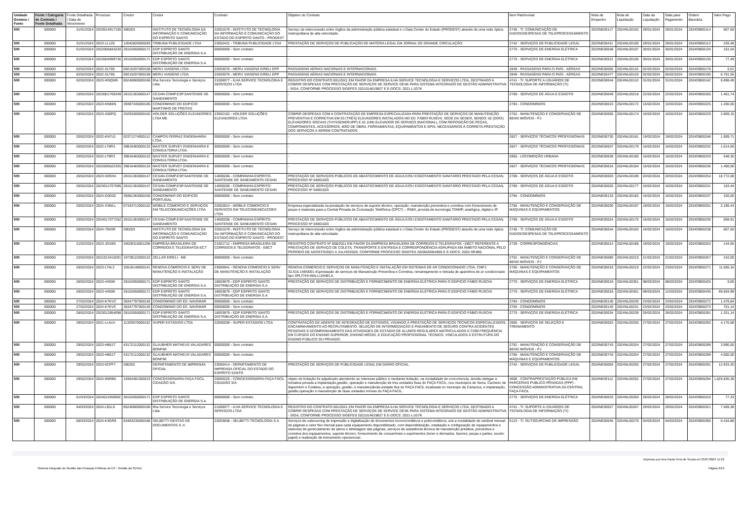| Unidade Gestora / Fonte | Fonte / Categoria de Contrato / Fonte Detalhada | Fonte Detalhada / Data de Vencimento | Processo | Credor | Credor | Contrato | Objetivo do Contrato | Item Patrimonial | Nota de Empenho | Nota de Liquidação | Data da Liquidação | Data para Pagamento | Ordem Bancária | Valor Pago |
| --- | --- | --- | --- | --- | --- | --- | --- | --- | --- | --- | --- | --- | --- | --- |
| 500 | 000000 | 31/01/2024 | 2023014917155 | 280203 | INSTITUTO DE TECNOLOGIA DA INFORMAÇÃO E COMUNICAÇÃO DO ESPÍRITO SANTO | 22001579 - INSTITUTO DE TECNOLOGIA DA INFORMAÇÃO E COMUNICAÇÃO DO ESTADO DO ESPÍRITO SANTO - PRODEST | Serviço de interconexão entre órgãos da administração pública estadual e o Data Center do Estado (PRODEST) através de uma rede óptica metropolitana de alta velocidade. | 2740 - TI: COMUNICAÇÃO DE DADOS/DESPESAS DE TELEPROCESSAMENTO | 2023NE00117 | 2024NL00103 | 29/01/2024 | 29/01/2024 | 2024OB00114 | 607,50 |
| 500 | 000000 | 31/01/2024 | 2023-1L1Z6 | 12042826000283 | TRIBUNA PUBLICIDADE LTDA | 23002431 - TRIBUNA PUBLICIDADE LTDA | PRESTAÇÃO DE SERVIÇOS DE PUBLICAÇÃO DE MATÉRIA LEGAL EM JORNAL DE GRANDE CIRCULAÇÃO. | 2742 - SERVIÇOS DE PUBLICIDADE LEGAL | 2023NE00411 | 2024NL00100 | 29/01/2024 | 29/01/2024 | 2024OB00113 | 228,48 |
| 500 | 000000 | 01/02/2024 | 2022005843220 | 28152650000171 | EDP ESPÍRITO SANTO DISTRIBUIÇÃO DE ENERGIA S.A. | 00000000 - Sem contrato | - | 2770 - SERVIÇOS DE ENERGIA ELÉTRICA | 2023NE00048 | 2024NL00107 | 30/01/2024 | 30/01/2024 | 2024OB00134 | 101,04 |
| 500 | 000000 | 01/02/2024 | 2023004999736 | 28152650000171 | EDP ESPÍRITO SANTO DISTRIBUIÇÃO DE ENERGIA S.A. | 00000000 - Sem contrato | - | 2770 - SERVIÇOS DE ENERGIA ELÉTRICA | 2023NE00531 | 2024NL00106 | 30/01/2024 | 30/01/2024 | 2024OB00135 | 77,49 |
| 500 | 000000 | 02/02/2024 | 2022-SLT85 | 09215207000158 | MERU VIAGENS LTDA | 22003076 - MERU VIAGENS EIRELI EPP | PASSAGENS AÉRIAS NACIONAIS E INTERNACIONAIS. | 2849 - PASSAGENS PARA O PAÍS - AÉREAS | 2023NE00005 | 2024NL00116 | 02/02/2024 | 02/02/2024 | 2024OB00178 | 0,01 |
| 500 | 000000 | 02/02/2024 | 2022-SLT85 | 09215207000158 | MERU VIAGENS LTDA | 22003076 - MERU VIAGENS EIRELI EPP | PASSAGENS AÉRIAS NACIONAIS E INTERNACIONAIS. | 2849 - PASSAGENS PARA O PAÍS - AÉREAS | 2023NE00477 | 2024NL00120 | 02/02/2024 | 05/02/2024 | 2024OB00195 | 6.781,55 |
| 500 | 000000 | 02/02/2024 | 2023-W5QW6 | 85240869000166 | Ilha Service Tecnologia e Serviços Ltda. | 21000077 - ILHA SERVICE TECNOLOGIA E SERVIÇOS LTDA | REGISTRO DO CONTRATO 001/2021 EM FAVOR DA EMPRESA ILHA SERVICE TECNOLOGIA E SERVIÇOS LTDA, DESTINADO A COBRIR DESPESAS COM PRESTAÇÃO DE SERVIÇOS DE SERVICE DESK PARA SISTEMA INTEGRADO DE GESTÃO ADMINISTRATIVA - SIGA, CONFORME PROCESSO SIGEFES 2021014619827 E E-DOCS: 2021-L1G7K | 4741 - TI: SUPORTE A USUÁRIOS DE TECNOLOGIA DE INFORMAÇÃO (TI) | 2023NE00044 | 2024NL00110 | 31/01/2024 | 31/01/2024 | 2024OB00142 | 6.898,49 |
| 500 | 000000 | 10/02/2024 | 2023001769349 | 28151363000147 | CESAN-COMP.ESP.SANTENSE DE SANEAMENTO | 00000000 - Sem contrato | - | 2769 - SERVIÇOS DE ÁGUA E ESGOTO | 2024NE00049 | 2024NL00218 | 22/02/2024 | 22/02/2024 | 2024OB00265 | 1.401,74 |
| 500 | 000000 | 19/02/2024 | 2023-KKB6N | 39387345000185 | CONDOMINIO DO EDIFICIO MARTINHO DE FREITAS | 00000000 - Sem contrato | - | 2794 - CONDOMÍNIOS | 2024NE00010 | 2024NL00172 | 15/02/2024 | 15/02/2024 | 2024OB00225 | 1.200,00 |
| 500 | 000000 | 19/02/2024 | 2023-X00PQ | 25293280000102 | HOLDER SOLUÇÕES ELEVADORES LTDA ME | 23002162 - HOLDER SOLUÇÕES ELEVADORES LTDA | COBRIR DESPESAS COM A CONTRATAÇÃO DE EMPRESA ESPECIALIZADA PARA PRESTAÇÃO DE SERVIÇOS DE MANUTENÇÃO PREVENTIVA E CORRETIVA EM 03 (TRÊS) ELEVADORES INSTALADOS NO ED. FÁBIO RUSCHI, SEDE DA SEGER, SENDO: 02 (DOIS) ELEVADORES SOCIAIS (THYSSENKRUPP) E 01 (UM) ELEVADOR DE SERVIÇO (NACIONAL), COM REPOSIÇÃO DE PEÇAS, COMPONENTES, ACESSÓRIOS, MÃO DE OBRA, FERRAMENTAS, EQUIPAMENTOS E EPIS, NECESSÁRIOS À CORRETA PRESTAÇÃO DOS SERVIÇOS A SEREM CONTRATADOS. | 2752 - MANUTENÇÃO E CONSERVAÇÃO DE BENS IMÓVEIS - PJ | 2024NE00005 | 2024NL00174 | 16/02/2024 | 16/02/2024 | 2024OB00229 | 2.869,15 |
| 500 | 000000 | 20/02/2024 | 2022-KN7L0 | 02371274000112 | CAMPOS FERRAZ ENGENHARIA LTDA. | 00000000 - Sem contrato | - | 2827 - SERVIÇOS TÉCNICOS PROFISSIONAIS | 2023NE00730 | 2024NL00181 | 19/02/2024 | 19/02/2024 | 2024OB00248 | 1.909,71 |
| 500 | 000000 | 20/02/2024 | 2022-LT6R3 | 39816483000132 | MASTER SURVEY ENGENHARIA E CONSULTORIA LTDA. | 00000000 - Sem contrato | - | 2827 - SERVIÇOS TÉCNICOS PROFISSIONAIS | 2023NE00637 | 2024NL00179 | 16/02/2024 | 16/02/2024 | 2024OB00232 | 1.614,00 |
| 500 | 000000 | 20/02/2024 | 2022-LT6R3 | 39816483000132 | MASTER SURVEY ENGENHARIA E CONSULTORIA LTDA. | 00000000 - Sem contrato | - | 2855 - LOCOMOÇÃO URBANA | 2023NE00638 | 2024NL00180 | 16/02/2024 | 16/02/2024 | 2024OB00233 | 548,35 |
| 500 | 000000 | 20/02/2024 | 2022005622325 | 39816483000132 | MASTER SURVEY ENGENHARIA E CONSULTORIA LTDA. | 00000000 - Sem contrato | - | 2827 - SERVIÇOS TÉCNICOS PROFISSIONAIS | 2023NE00616 | 2024NL00184 | 16/02/2024 | 16/02/2024 | 2024OB00236 | 1.400,00 |
| 500 | 000000 | 20/02/2024 | 2023-G9SH4 | 28151363000147 | CESAN-COMP.ESP.SANTENSE DE SANEAMENTO | 14000206 - COMPANHIA ESPÍRITO-SANTENSE DE SANEAMENTO CESAN | PRESTAÇÃO DE SERVIÇOS PÚBLICOS DE ABASTECIMENTO DE ÁGUA E/OU ESGOTAMENTO SANITÁRIO PRESTADO PELA CESAN, PROCESSO Nº 64801020 | 2769 - SERVIÇOS DE ÁGUA E ESGOTO | 2024NE00003 | 2024NL00189 | 20/02/2024 | 20/02/2024 | 2024OB00254 | 18.772,08 |
| 500 | 000000 | 20/02/2024 | 2023012707596 | 28151363000147 | CESAN-COMP.ESP.SANTENSE DE SANEAMENTO | 14000206 - COMPANHIA ESPÍRITO-SANTENSE DE SANEAMENTO CESAN | PRESTAÇÃO DE SERVIÇOS PÚBLICOS DE ABASTECIMENTO DE ÁGUA E/OU ESGOTAMENTO SANITÁRIO PRESTADO PELA CESAN, PROCESSO Nº 64801020 | 2769 - SERVIÇOS DE ÁGUA E ESGOTO | 2024NE00026 | 2024NL00177 | 16/02/2024 | 16/02/2024 | 2024OB00231 | 163,44 |
| 500 | 000000 | 20/02/2024 | 2024-G0D0Z | 39381363000150 | CONDOMINIO DO EDIFICIO PORTUGAL | 00000000 - Sem contrato | - | 2794 - CONDOMÍNIOS | 2024NE00133 | 2024NL00182 | 16/02/2024 | 16/02/2024 | 2024OB00237 | 320,00 |
| 500 | 000000 | 20/02/2024 | 2024-X3WLL | 07343712000152 | MOBILE COMERCIO E SERVIÇOS EM TELECOMUNICAÇÕES LTDA | 22002814 - MOBILE COMERCIO E SERVICOS EM TELECOMUNICACOES LTDA | Empresa especializada na prestação de serviços de suporte técnico, operação, manutenção preventiva e corretiva com fornecimento de peças e materiais para a Central Privada de Comutação Telefônica (CPCT) – PABX, provida de tecnologia TDM/IP, analógica, digital e IP. | 2756 - MANUTENÇÃO E CONSERVAÇÃO DE MÁQUINAS E EQUIPAMENTOS | 2024NE00030 | 2024NL00187 | 19/02/2024 | 19/02/2024 | 2024OB00251 | 2.196,44 |
| 500 | 000000 | 20/02/2024 | 2024017077252 | 28151363000147 | CESAN-COMP.ESP.SANTENSE DE SANEAMENTO | 14000206 - COMPANHIA ESPÍRITO-SANTENSE DE SANEAMENTO CESAN | PRESTAÇÃO DE SERVIÇOS PÚBLICOS DE ABASTECIMENTO DE ÁGUA E/OU ESGOTAMENTO SANITÁRIO PRESTADO PELA CESAN, PROCESSO Nº 64801020 | 2769 - SERVIÇOS DE ÁGUA E ESGOTO | 2024NE00024 | 2024NL00176 | 16/02/2024 | 16/02/2024 | 2024OB00230 | 508,91 |
| 500 | 000000 | 20/02/2024 | 2024-79X0R | 280203 | INSTITUTO DE TECNOLOGIA DA INFORMAÇÃO E COMUNICAÇÃO DO ESPÍRITO SANTO | 22001579 - INSTITUTO DE TECNOLOGIA DA INFORMAÇÃO E COMUNICAÇÃO DO ESTADO DO ESPÍRITO SANTO - PRODEST | Serviço de interconexão entre órgãos da administração pública estadual e o Data Center do Estado (PRODEST) através de uma rede óptica metropolitana de alta velocidade. | 2740 - TI: COMUNICAÇÃO DE DADOS/DESPESAS DE TELEPROCESSAMENTO | 2024NE00044 | 2024NL00183 | 16/02/2024 | 16/02/2024 | 2024OB00238 | 607,50 |
| 500 | 000000 | 21/02/2024 | 2023-JGS8S | 34028316001266 | EMPRESA BRASILEIRA DE CORREIOS E TELÉGRAFOS-ECT | 21001712 - EMPRESA BRASILEIRA DE CORREIOS E TELEGRAFOS - EBCT | REGISTRO CONTRATO Nº 008/2021 EM FAVOR DA EMPRESA BRASILEIRA DE CORREIOS E TELÉGRAFOS - EBCT REFERENTE A PRESTAÇÃO DE SERVIÇO DE COLETA, TRANSPORTE E ENTREGA E CORRESPONDÊNCIA AGRUPADA EM ÂMBITO NACIONAL PELO PERÍODO DE AGOSTO/2021 A JULHO/2026, CONFORME PROCESSO SIGEFES 2020020064905 E E-DOCS: 2020-SR4B5. | 2739 - CORRESPONDÊNCIAS | 2024NE00014 | 2024NL00188 | 19/02/2024 | 19/02/2024 | 2024OB00253 | 144,55 |
| 500 | 000000 | 22/02/2024 | 2021013410291 | 19739122000122 | ZELLAR EIRELI - ME | 00000000 - Sem contrato | - | 2752 - MANUTENÇÃO E CONSERVAÇÃO DE BENS IMÓVEIS - PJ | 2024NE00080 | 2024NL00210 | 21/02/2024 | 21/02/2024 | 2024OB00257 | 410,00 |
| 500 | 000000 | 26/02/2024 | 2023-LT4L3 | 32616148000141 | RENOVA COMÉRCIO E SERV DE MANUTENÇÃO E INSTALAÇÃO | 23000941 - RENOVA COMÉRCIO E SERV DE MANUTENÇÃO E INSTALAÇÃO | RENOVA COMÉRCIO E SERVIÇOS DE MANUTENÇÃO E INSTALAÇÃO EM SISTEMAS DE AR CONDICIONADO LTDA, CNPJ: 32.616.148/0001-41prestação de serviços de Manutenção Preventiva e Corretiva, remanejamento e retirada de aparelhos de ar condicionado tipo SPLIT/HI-WALL/JANELA. | 2756 - MANUTENÇÃO E CONSERVAÇÃO DE MÁQUINAS E EQUIPAMENTOS | 2024NE00019 | 2024NL00219 | 22/02/2024 | 23/02/2024 | 2024OB00271 | 11.056,16 |
| 500 | 000000 | 26/02/2024 | 2023-44S0K | 28152650000171 | EDP ESPÍRITO SANTO DISTRIBUIÇÃO DE ENERGIA S.A. | 18003879 - EDP ESPIRITO SANTO DISTRIBUIÇÃO DE ENERGIA S.A | PRESTAÇÃO DE SERVIÇOS DE DISTRIBUIÇÃO E FORNECIMENTO DE ENERGIA ELÉTRICA PARA O EDIFICIO FÁBIO RUSCHI. | 2770 - SERVIÇOS DE ENERGIA ELÉTRICA | 2024NE00018 | 2024NL00351 | 08/03/2024 | 08/03/2024 | 2024OB00425 | 0,00 |
| 500 | 000000 | 26/02/2024 | 2023-44S0K | 28152650000171 | EDP ESPÍRITO SANTO DISTRIBUIÇÃO DE ENERGIA S.A. | 18003879 - EDP ESPIRITO SANTO DISTRIBUIÇÃO DE ENERGIA S.A | PRESTAÇÃO DE SERVIÇOS DE DISTRIBUIÇÃO E FORNECIMENTO DE ENERGIA ELÉTRICA PARA O EDIFICIO FÁBIO RUSCHI. | 2770 - SERVIÇOS DE ENERGIA ELÉTRICA | 2024NE00018 | 2024NL00351 | 08/03/2024 | 12/03/2024 | 2024OB00436 | 69.563,99 |
| 500 | 000000 | 27/02/2024 | 2024-K7KVC | 36347797000145 | CONDOMINIO DO ED. NAVEMAR | 00000000 - Sem contrato | - | 2794 - CONDOMÍNIOS | 2024NE00140 | 2024NL00230 | 23/02/2024 | 23/02/2024 | 2024OB00272 | 1.479,84 |
| 500 | 000000 | 27/02/2024 | 2024-K7KVC | 36347797000145 | CONDOMINIO DO ED. NAVEMAR | 00000000 - Sem contrato | - | 2794 - CONDOMÍNIOS | 2024NE00140 | 2024NL00231 | 23/02/2024 | 23/02/2024 | 2024OB00273 | 701,14 |
| 500 | 000000 | 28/02/2024 | 2023012854098 | 28152650000171 | EDP ESPÍRITO SANTO DISTRIBUIÇÃO DE ENERGIA S.A. | 18003879 - EDP ESPIRITO SANTO DISTRIBUIÇÃO DE ENERGIA S.A | PRESTAÇÃO DE SERVIÇOS DE DISTRIBUIÇÃO E FORNECIMENTO DE ENERGIA ELÉTRICA PARA O EDIFICIO FÁBIO RUSCHI. | 2770 - SERVIÇOS DE ENERGIA ELÉTRICA | 2024NE00034 | 2024NL00239 | 26/02/2024 | 26/02/2024 | 2024OB00281 | 1.251,14 |
| 500 | 000000 | 29/02/2024 | 2021-LL4LH | 11320576000152 | SUPER ESTÁGIOS LTDA | 22000209 - SUPER ESTÁGIOS LTDA | CONTRATAÇÃO DE AGENTE DE INTEGRAÇÃO DE ESTÁGIOS, VISANDO À PRESTAÇÃO DE SERVIÇOS TÉCNICOS ESPECIALIZADOS, ENCAMINHAMENTO AO RECRUTAMENTO, SELEÇÃO DE INTERMEDIAÇÃO E PAGAMENTO DE SEGURO CONTRA ACIDENTES PESSOAIS E ACOMPANHAMENTO DAS ATIVIDADES DE ESTÁGIO DE ALUNOS REGULARES MATRICULADOS E COM FREQUÊNCIA EM CURSOS DO ENSINO SUPERIOR, ENSINO MÉDIO, E EDUCAÇÃO PROFISSIONAL TÉCNICO, VINCULADOS À ESTRUTURA DO ENSINO PÚBLICO OU PRIVADO. | 2806 - SERVIÇOS DE SELEÇÃO E TREINAMENTO | 2024NE00053 | 2024NL00250 | 27/02/2024 | 27/02/2024 | 2024OB00293 | 4.170,58 |
| 500 | 000000 | 29/02/2024 | 2023-HB51T | 43172112000132 | GLAUBHER MATHEUS VALADARES BONFIM | 00000000 - Sem contrato | - | 2752 - MANUTENÇÃO E CONSERVAÇÃO DE BENS IMÓVEIS - PJ | 2023NE00743 | 2024NL00254 | 27/02/2024 | 27/02/2024 | 2024OB00299 | 3.990,00 |
| 500 | 000000 | 29/02/2024 | 2023-HB51T | 43172112000132 | GLAUBHER MATHEUS VALADARES BONFIM | 00000000 - Sem contrato | - | 2756 - MANUTENÇÃO E CONSERVAÇÃO DE MÁQUINAS E EQUIPAMENTOS | 2023NE00743 | 2024NL00254 | 27/02/2024 | 27/02/2024 | 2024OB00299 | 4.000,00 |
| 500 | 000000 | 29/02/2024 | 2023-6CPF7 | 280202 | DEPARTAMENTO DE IMPRENSA OFICIAL | 23000414 - DEPARTAMENTO DE IMPRENSA OFICIAL DO ESTADO DO ESPÍRITO SANTO | PRESTAÇÃO DE SERVIÇOS DE PUBLICIDADE LEGAL EM DIÁRIO OFICIAL. | 2742 - SERVIÇOS DE PUBLICIDADE LEGAL | 2024NE00004 | 2024NL00255 | 27/02/2024 | 27/02/2024 | 2024OB00291 | 12.933,20 |
| 500 | 000000 | 29/02/2024 | 2024-9NRB5 | 19364481000223 | CONCESSIONARIA FAÇA FÁCIL CIDADÃO S/A | 20000226 - CONCESSIONÁRIA FAÇA FÁCIL CIDADÃO S/A | objeto de licitação foi adjudicado atendendo ao interesse público e mediante licitação, na modalidade de concorrencia, decidiu delegar a iniciativa privada a implantação,gestão, operação e manutenção de tres unidades fixas do FAÇA FÁCIL, nos municipios de Serra, Cacheiro de Itapemirim e Colatina, a operação, gestão, e manutençãoda unidade fixa do FAÇA FACIL localizada no municipio de Cariacica, e implantação, gestão,operação e manutenção de duas unidades móveis do FAÇA FACIL. | 4608 - CONTRAPRESTAÇÃO PÚBLICA EM PARCERIAS PÚBLICO PRIVADAS (PPP) - CONCESSÃO ADMINISTRATIVA DA CENTRAL FAÇA FÁCIL | 2024NE00112 | 2024NL00252 | 27/02/2024 | 27/02/2024 | 2024OB00294 | 1.826.830,38 |
| 500 | 000000 | 01/03/2024 | 2024011959592 | 28152650000171 | EDP ESPÍRITO SANTO DISTRIBUIÇÃO DE ENERGIA S.A. | 00000000 - Sem contrato | - | 2770 - SERVIÇOS DE ENERGIA ELÉTRICA | 2024NE00033 | 2024NL00260 | 28/02/2024 | 28/02/2024 | 2024OB00316 | 77,33 |
| 500 | 000000 | 04/03/2024 | 2024-LB1L9 | 85240869000166 | Ilha Service Tecnologia e Serviços Ltda. | 21000077 - ILHA SERVICE TECNOLOGIA E SERVIÇOS LTDA | REGISTRO DO CONTRATO 001/2021 EM FAVOR DA EMPRESA ILHA SERVICE TECNOLOGIA E SERVIÇOS LTDA, DESTINADO A COBRIR DESPESAS COM PRESTAÇÃO DE SERVIÇOS DE SERVICE DESK PARA SISTEMA INTEGRADO DE GESTÃO ADMINISTRATIVA - SIGA, CONFORME PROCESSO SIGEFES 2021014619827 E E-DOCS: 2021-L1G7K | 4741 - TI: SUPORTE A USUÁRIOS DE TECNOLOGIA DE INFORMAÇÃO (TI) | 2024NE00027 | 2024NL00267 | 29/02/2024 | 29/02/2024 | 2024OB00321 | 7.569,38 |
| 500 | 000000 | 06/03/2024 | 2024-K3GR9 | 83483230000186 | SELBETTI GESTAO DE DOCUMENTOS S. A | 22003838 - SELBETTI TECNOLOGIA S.A | Serviços de outsourcing de impressão e digitalização de documentos monocromáticos e policromáticos, sob a modalidade de variável mensal de páginas e valor fixo mensal para cada equipamento disponibilizado, com disponibilização, instalação e configuração de equipamentos e sistemas de gerenciamento de ativos e bilhetagem das páginas, serviços de assistência técnica de manutenção preditiva, preventiva e corretiva dos equipamentos, suporte técnico, fornecimento de consumíveis e suprimentos (toner e derivados, fusores, peças e partes, exceto papel) e realização de treinamento operacional. | 5123 - TI: OUTSOURCING DE IMPRESSÃO | 2024NE00045 | 2024NL00279 | 04/03/2024 | 04/03/2024 | 2024OB00365 | 5.416,88 |
Impresso por Ana Paula Terra de Souza em 25/07/2024 11:22
Sistema Integrado de Gestão das Finanças Públicas do ES - Gestão da SEFAZ Página 9/19